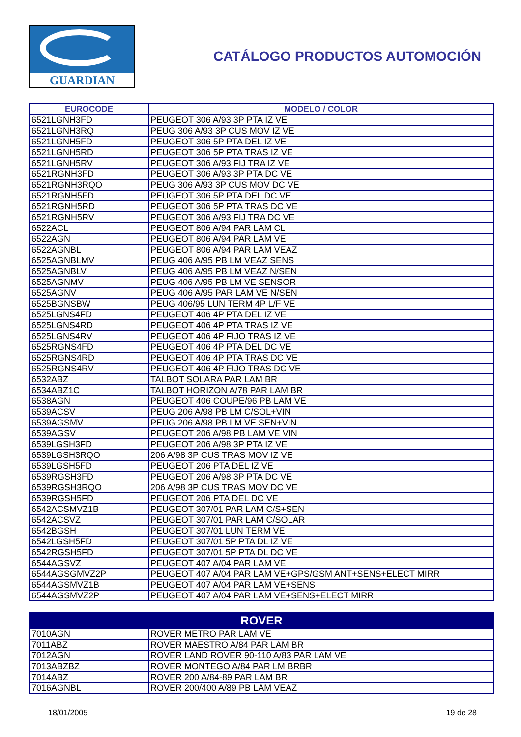GUARDIAN
CATÁLOGO PRODUCTOS AUTOMOCIÓN
| EUROCODE | MODELO / COLOR |
| --- | --- |
| 6521LGNH3FD | PEUGEOT 306 A/93 3P PTA IZ VE |
| 6521LGNH3RQ | PEUG 306 A/93 3P CUS MOV IZ VE |
| 6521LGNH5FD | PEUGEOT 306 5P PTA DEL IZ VE |
| 6521LGNH5RD | PEUGEOT 306 5P PTA TRAS IZ VE |
| 6521LGNH5RV | PEUGEOT 306 A/93 FIJ TRA IZ VE |
| 6521RGNH3FD | PEUGEOT 306 A/93 3P PTA DC VE |
| 6521RGNH3RQO | PEUG 306 A/93 3P CUS MOV DC VE |
| 6521RGNH5FD | PEUGEOT 306 5P PTA DEL DC VE |
| 6521RGNH5RD | PEUGEOT 306 5P PTA TRAS DC VE |
| 6521RGNH5RV | PEUGEOT 306 A/93 FIJ TRA DC VE |
| 6522ACL | PEUGEOT 806 A/94 PAR LAM CL |
| 6522AGN | PEUGEOT 806 A/94 PAR LAM VE |
| 6522AGNBL | PEUGEOT 806 A/94 PAR LAM VEAZ |
| 6525AGNBLMV | PEUG 406 A/95 PB LM VEAZ SENS |
| 6525AGNBLV | PEUG 406 A/95 PB LM VEAZ N/SEN |
| 6525AGNMV | PEUG 406 A/95 PB LM VE SENSOR |
| 6525AGNV | PEUG 406 A/95 PAR LAM VE N/SEN |
| 6525BGNSBW | PEUG 406/95 LUN TERM 4P L/F VE |
| 6525LGNS4FD | PEUGEOT 406 4P PTA DEL IZ VE |
| 6525LGNS4RD | PEUGEOT 406 4P PTA TRAS IZ VE |
| 6525LGNS4RV | PEUGEOT 406 4P FIJO TRAS IZ VE |
| 6525RGNS4FD | PEUGEOT 406 4P PTA DEL DC VE |
| 6525RGNS4RD | PEUGEOT 406 4P PTA TRAS DC VE |
| 6525RGNS4RV | PEUGEOT 406 4P FIJO TRAS DC VE |
| 6532ABZ | TALBOT SOLARA PAR LAM BR |
| 6534ABZ1C | TALBOT HORIZON A/78 PAR LAM BR |
| 6538AGN | PEUGEOT 406 COUPE/96 PB LAM VE |
| 6539ACSV | PEUG 206 A/98 PB LM C/SOL+VIN |
| 6539AGSMV | PEUG 206 A/98 PB LM VE SEN+VIN |
| 6539AGSV | PEUGEOT 206 A/98 PB LAM VE VIN |
| 6539LGSH3FD | PEUGEOT 206 A/98 3P PTA IZ VE |
| 6539LGSH3RQO | 206 A/98 3P CUS TRAS MOV IZ VE |
| 6539LGSH5FD | PEUGEOT 206 PTA DEL IZ VE |
| 6539RGSH3FD | PEUGEOT 206 A/98 3P PTA DC VE |
| 6539RGSH3RQO | 206 A/98 3P CUS TRAS MOV DC VE |
| 6539RGSH5FD | PEUGEOT 206 PTA DEL DC VE |
| 6542ACSMVZ1B | PEUGEOT 307/01 PAR LAM C/S+SEN |
| 6542ACSVZ | PEUGEOT 307/01 PAR LAM C/SOLAR |
| 6542BGSH | PEUGEOT 307/01 LUN TERM VE |
| 6542LGSH5FD | PEUGEOT 307/01 5P PTA DL IZ VE |
| 6542RGSH5FD | PEUGEOT 307/01 5P PTA DL DC VE |
| 6544AGSVZ | PEUGEOT 407 A/04 PAR LAM VE |
| 6544AGSGMVZ2P | PEUGEOT 407 A/04 PAR LAM VE+GPS/GSM ANT+SENS+ELECT MIRR |
| 6544AGSMVZ1B | PEUGEOT 407 A/04 PAR LAM VE+SENS |
| 6544AGSMVZ2P | PEUGEOT 407 A/04 PAR LAM VE+SENS+ELECT MIRR |
| ROVER | |
| --- | --- |
| 7010AGN | ROVER METRO PAR LAM VE |
| 7011ABZ | ROVER MAESTRO A/84 PAR LAM BR |
| 7012AGN | ROVER LAND ROVER 90-110 A/83 PAR LAM VE |
| 7013ABZBZ | ROVER MONTEGO A/84 PAR LM BRBR |
| 7014ABZ | ROVER 200 A/84-89 PAR LAM BR |
| 7016AGNBL | ROVER 200/400 A/89 PB LAM VEAZ |
18/01/2005 19 de 28